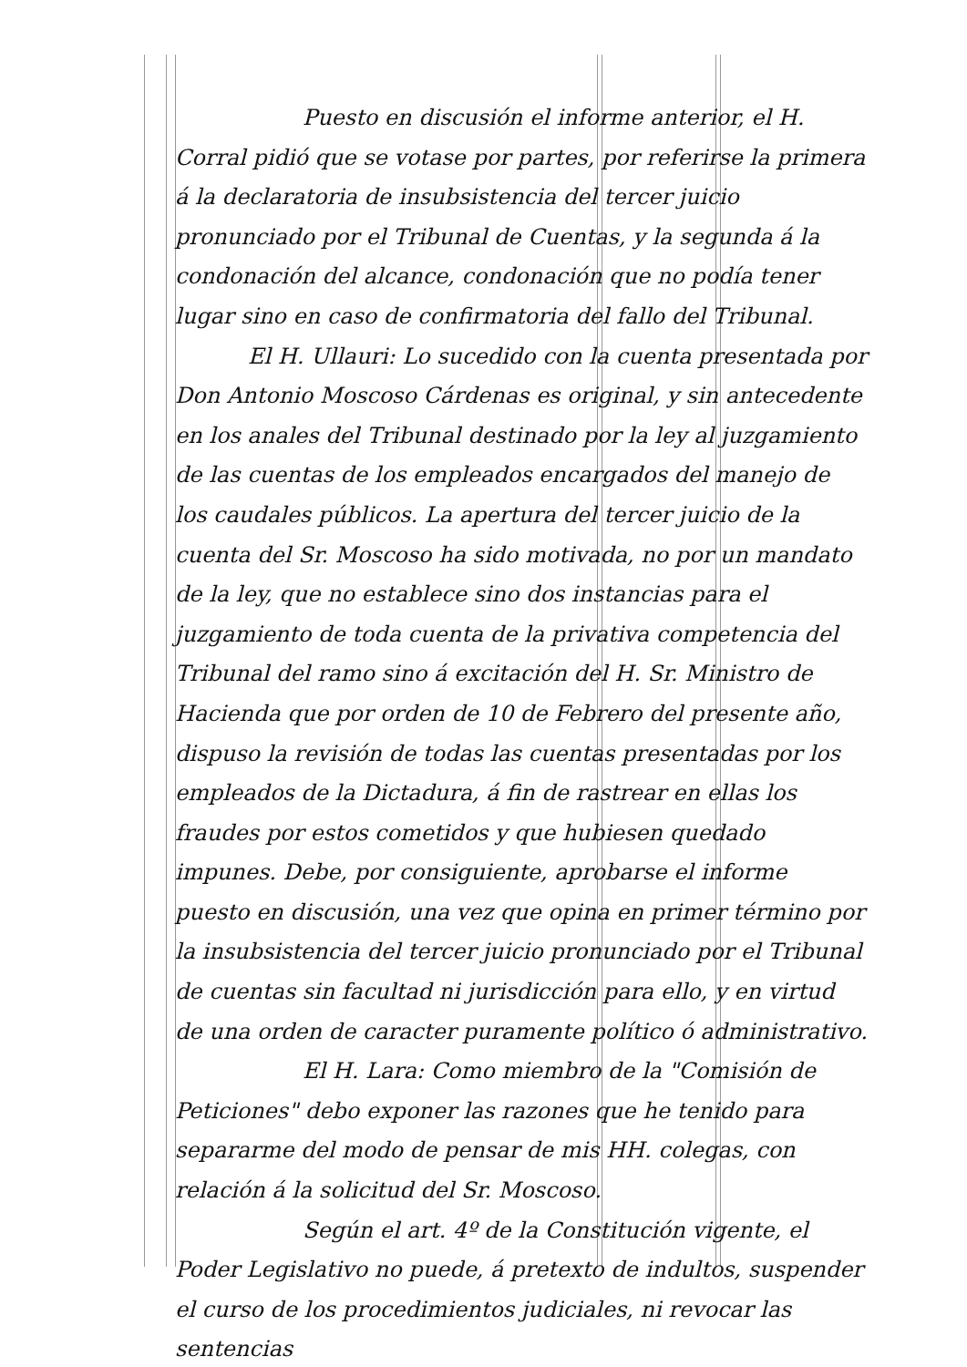Puesto en discusión el informe anterior, el H. Corral pidió que se votase por partes, por referirse la primera á la declaratoria de insubsistencia del tercer juicio pronunciado por el Tribunal de Cuentas, y la segunda á la condonación del alcance, condonación que no podía tener lugar sino en caso de confirmatoria del fallo del Tribunal.
El H. Ullauri: Lo sucedido con la cuenta presentada por Don Antonio Moscoso Cárdenas es original, y sin antecedente en los anales del Tribunal destinado por la ley al juzgamiento de las cuentas de los empleados encargados del manejo de los caudales públicos. La apertura del tercer juicio de la cuenta del Sr. Moscoso ha sido motivada, no por un mandato de la ley, que no establece sino dos instancias para el juzgamiento de toda cuenta de la privativa competencia del Tribunal del ramo sino á excitación del H. Sr. Ministro de Hacienda que por orden de 10 de Febrero del presente año, dispuso la revisión de todas las cuentas presentadas por los empleados de la Dictadura, á fin de rastrear en ellas los fraudes por estos cometidos y que hubiesen quedado impunes. Debe, por consiguiente, aprobarse el informe puesto en discusión, una vez que opina en primer término por la insubsistencia del tercer juicio pronunciado por el Tribunal de cuentas sin facultad ni jurisdicción para ello, y en virtud de una orden de caracter puramente político ó administrativo.
El H. Lara: Como miembro de la "Comisión de Peticiones" debo exponer las razones que he tenido para separarme del modo de pensar de mis HH. colegas, con relación á la solicitud del Sr. Moscoso.
Según el art. 4º de la Constitución vigente, el Poder Legislativo no puede, á pretexto de indultos, suspender el curso de los procedimientos judiciales, ni revocar las sentencias